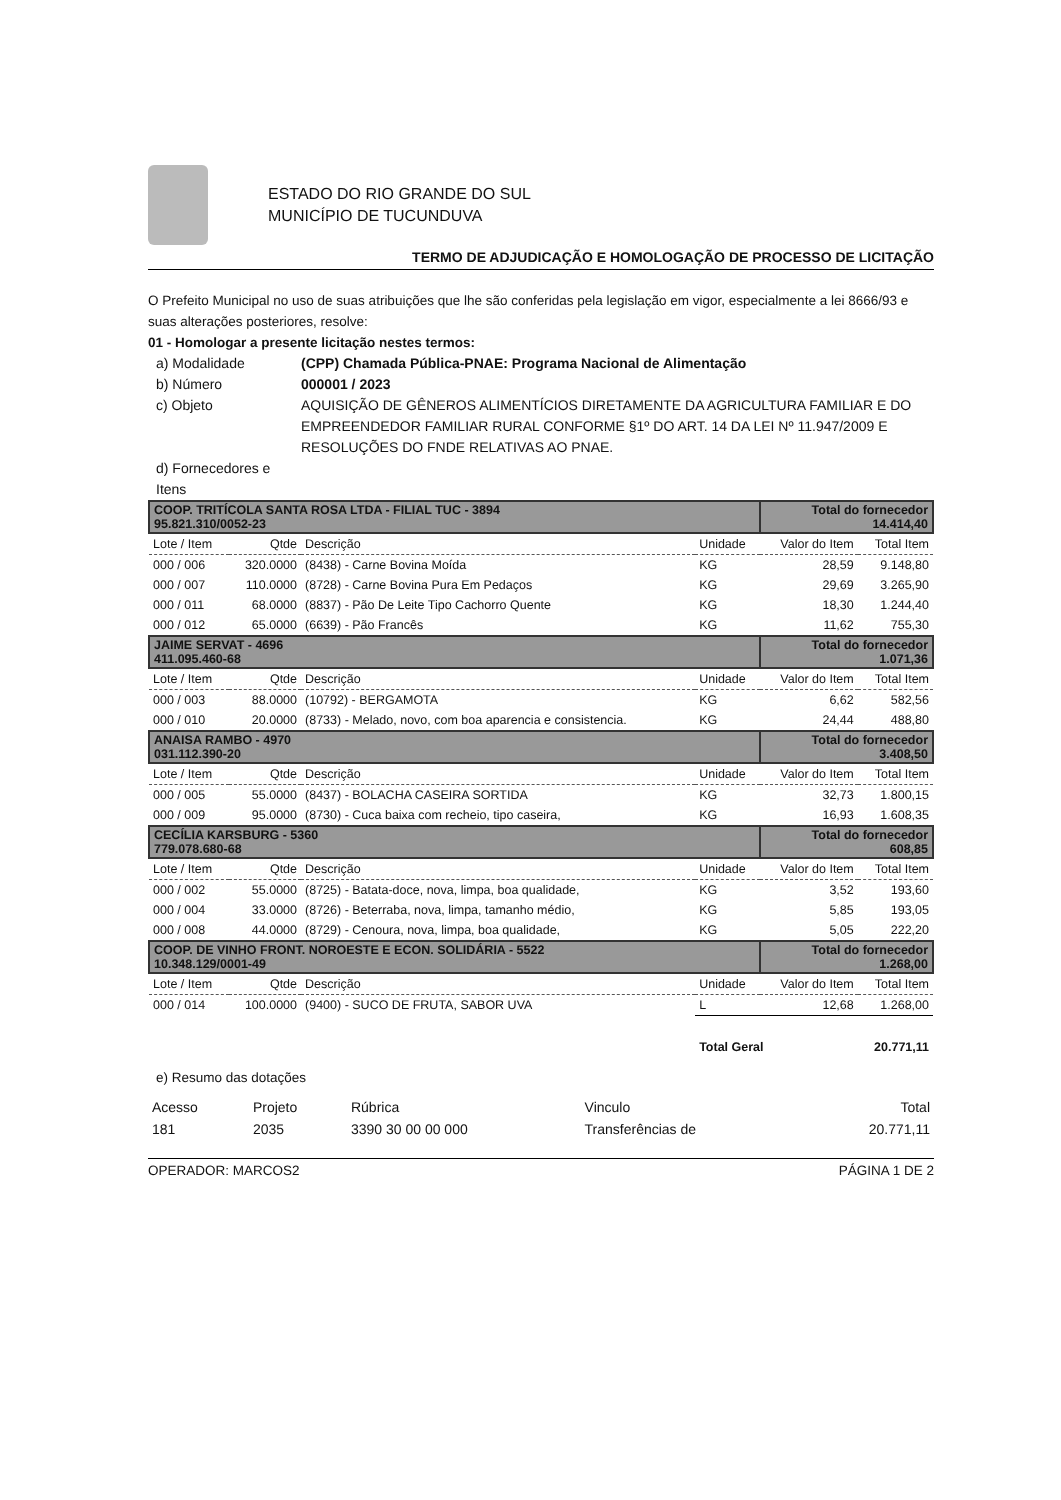ESTADO DO RIO GRANDE DO SUL
MUNICÍPIO DE TUCUNDUVA
TERMO DE ADJUDICAÇÃO E HOMOLOGAÇÃO DE PROCESSO DE LICITAÇÃO
O Prefeito Municipal no uso de suas atribuições que lhe são conferidas pela legislação em vigor, especialmente a lei 8666/93 e suas alterações posteriores, resolve:
01 - Homologar a presente licitação nestes termos:
a) Modalidade (CPP) Chamada Pública-PNAE: Programa Nacional de Alimentação b) Número 000001 / 2023 c) Objeto AQUISIÇÃO DE GÊNEROS ALIMENTÍCIOS DIRETAMENTE DA AGRICULTURA FAMILIAR E DO EMPREENDEDOR FAMILIAR RURAL CONFORME §1º DO ART. 14 DA LEI Nº 11.947/2009 E RESOLUÇÕES DO FNDE RELATIVAS AO PNAE. d) Fornecedores e Itens
| COOP. TRITÍCOLA SANTA ROSA LTDA - FILIAL TUC - 3894 95.821.310/0052-23 | | | | Total do fornecedor 14.414,40 | |
| Lote / Item | Qtde | Descrição | Unidade | Valor do Item | Total Item |
| 000 / 006 | 320.0000 | (8438) - Carne Bovina Moída | KG | 28,59 | 9.148,80 |
| 000 / 007 | 110.0000 | (8728) - Carne Bovina Pura Em Pedaços | KG | 29,69 | 3.265,90 |
| 000 / 011 | 68.0000 | (8837) - Pão De Leite Tipo Cachorro Quente | KG | 18,30 | 1.244,40 |
| 000 / 012 | 65.0000 | (6639) - Pão Francês | KG | 11,62 | 755,30 |
| JAIME SERVAT - 4696 411.095.460-68 | | | | Total do fornecedor 1.071,36 | |
| Lote / Item | Qtde | Descrição | Unidade | Valor do Item | Total Item |
| 000 / 003 | 88.0000 | (10792) - BERGAMOTA | KG | 6,62 | 582,56 |
| 000 / 010 | 20.0000 | (8733) - Melado, novo, com boa aparencia e consistencia. | KG | 24,44 | 488,80 |
| ANAISA RAMBO - 4970 031.112.390-20 | | | | Total do fornecedor 3.408,50 | |
| Lote / Item | Qtde | Descrição | Unidade | Valor do Item | Total Item |
| 000 / 005 | 55.0000 | (8437) - BOLACHA CASEIRA SORTIDA | KG | 32,73 | 1.800,15 |
| 000 / 009 | 95.0000 | (8730) - Cuca baixa com recheio, tipo caseira, | KG | 16,93 | 1.608,35 |
| CECÍLIA KARSBURG - 5360 779.078.680-68 | | | | Total do fornecedor 608,85 | |
| Lote / Item | Qtde | Descrição | Unidade | Valor do Item | Total Item |
| 000 / 002 | 55.0000 | (8725) - Batata-doce, nova, limpa, boa qualidade, | KG | 3,52 | 193,60 |
| 000 / 004 | 33.0000 | (8726) - Beterraba, nova, limpa, tamanho médio, | KG | 5,85 | 193,05 |
| 000 / 008 | 44.0000 | (8729) - Cenoura, nova, limpa, boa qualidade, | KG | 5,05 | 222,20 |
| COOP. DE VINHO FRONT. NOROESTE E ECON. SOLIDÁRIA - 5522 10.348.129/0001-49 | | | | Total do fornecedor 1.268,00 | |
| Lote / Item | Qtde | Descrição | Unidade | Valor do Item | Total Item |
| 000 / 014 | 100.0000 | (9400) - SUCO DE FRUTA, SABOR UVA | L | 12,68 | 1.268,00 |
| | | | Total Geral | | 20.771,11 |
e) Resumo das dotações
| Acesso | Projeto | Rúbrica | Vinculo | Total |
| 181 | 2035 | 3390 30 00 00 000 | Transferências de | 20.771,11 |
OPERADOR: MARCOS2 PÁGINA 1 DE 2